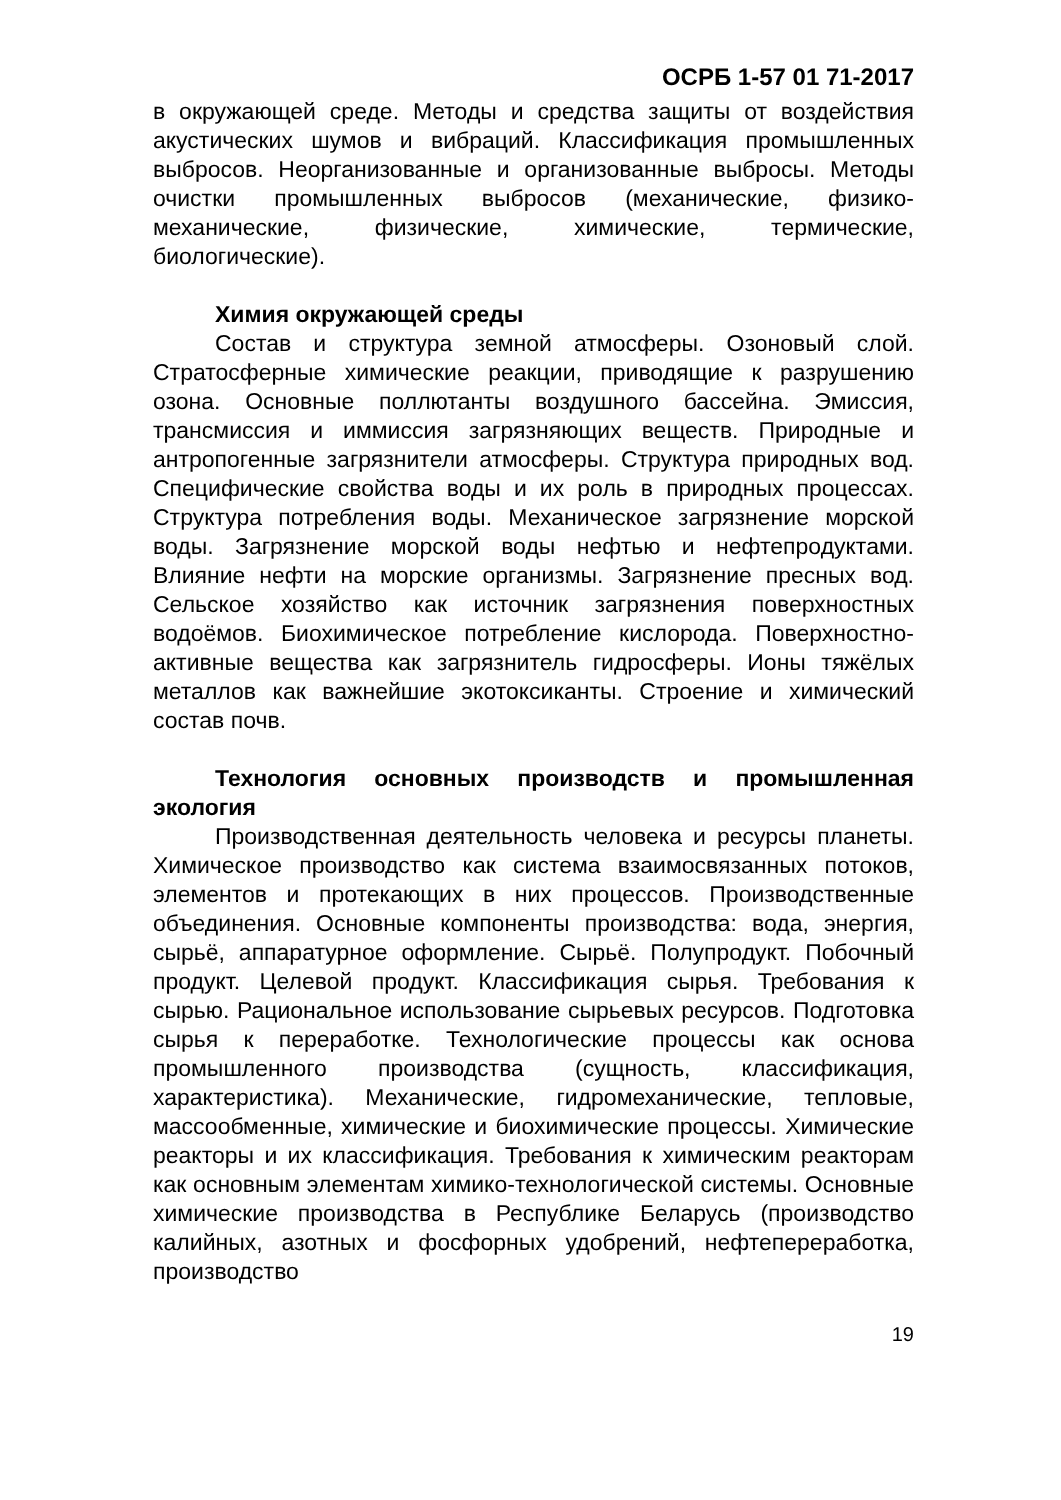ОСРБ 1-57 01 71-2017
в окружающей среде. Методы и средства защиты от воздействия акустических шумов и вибраций. Классификация промышленных выбросов. Неорганизованные и организованные выбросы. Методы очистки промышленных выбросов (механические, физико-механические, физические, химические, термические, биологические).
Химия окружающей среды
Состав и структура земной атмосферы. Озоновый слой. Стратосферные химические реакции, приводящие к разрушению озона. Основные поллютанты воздушного бассейна. Эмиссия, трансмиссия и иммиссия загрязняющих веществ. Природные и антропогенные загрязнители атмосферы. Структура природных вод. Специфические свойства воды и их роль в природных процессах. Структура потребления воды. Механическое загрязнение морской воды. Загрязнение морской воды нефтью и нефтепродуктами. Влияние нефти на морские организмы. Загрязнение пресных вод. Сельское хозяйство как источник загрязнения поверхностных водоёмов. Биохимическое потребление кислорода. Поверхностно-активные вещества как загрязнитель гидросферы. Ионы тяжёлых металлов как важнейшие экотоксиканты. Строение и химический состав почв.
Технология основных производств и промышленная экология
Производственная деятельность человека и ресурсы планеты. Химическое производство как система взаимосвязанных потоков, элементов и протекающих в них процессов. Производственные объединения. Основные компоненты производства: вода, энергия, сырьё, аппаратурное оформление. Сырьё. Полупродукт. Побочный продукт. Целевой продукт. Классификация сырья. Требования к сырью. Рациональное использование сырьевых ресурсов. Подготовка сырья к переработке. Технологические процессы как основа промышленного производства (сущность, классификация, характеристика). Механические, гидромеханические, тепловые, массообменные, химические и биохимические процессы. Химические реакторы и их классификация. Требования к химическим реакторам как основным элементам химико-технологической системы. Основные химические производства в Республике Беларусь (производство калийных, азотных и фосфорных удобрений, нефтепереработка, производство
19